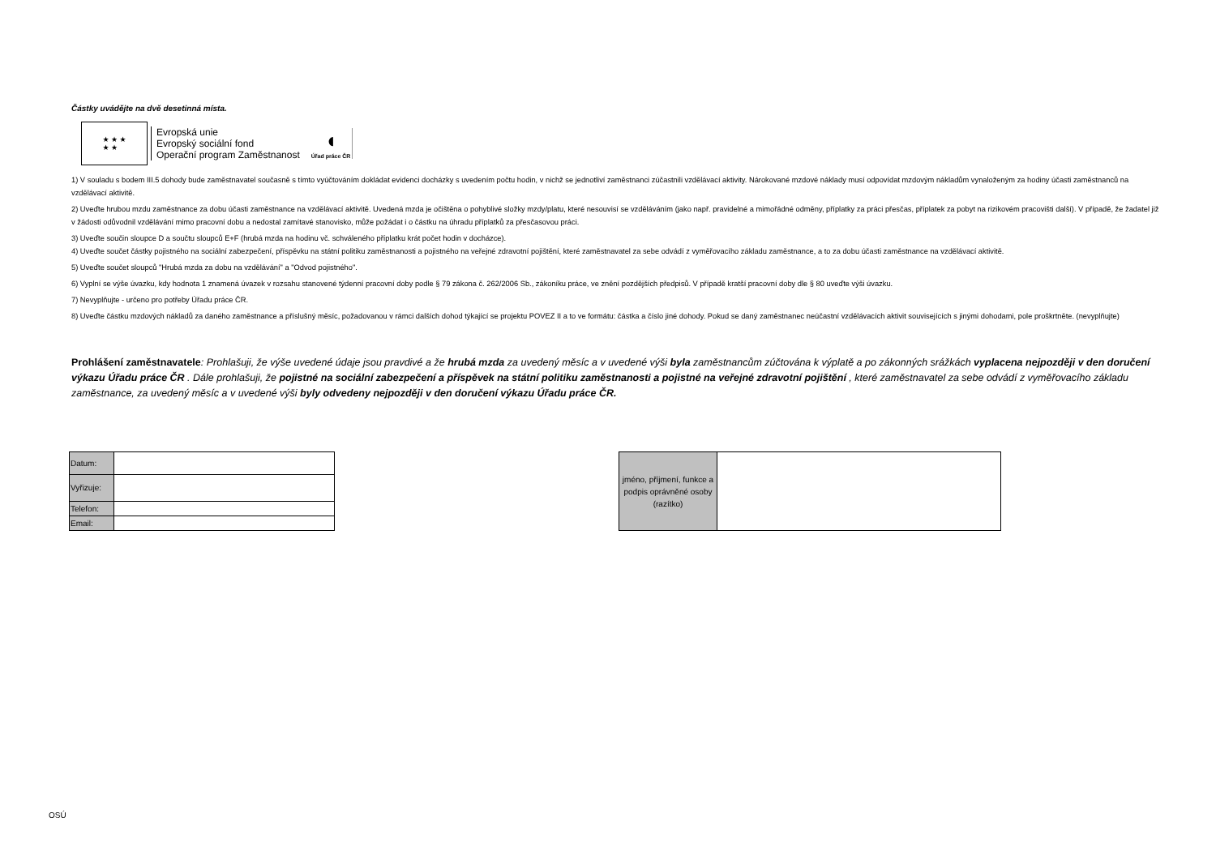Částky uvádějte na dvě desetinná místa.
★ ★ ★
★ ★
Evropská unie
Evropský sociální fond
Operační program Zaměstnanost
◖
Úřad práce ČR
1) V souladu s bodem III.5 dohody bude zaměstnavatel současně s tímto vyúčtováním dokládat evidenci docházky s uvedením počtu hodin, v nichž se jednotliví zaměstnanci zúčastnili vzdělávací aktivity. Nárokované mzdové náklady musí odpovídat mzdovým nákladům vynaloženým za hodiny účasti zaměstnanců na vzdělávací aktivitě.
2) Uveďte hrubou mzdu zaměstnance za dobu účasti zaměstnance na vzdělávací aktivitě. Uvedená mzda je očištěna o pohyblivé složky mzdy/platu, které nesouvisí se vzděláváním (jako např. pravidelné a mimořádné odměny, příplatky za práci přesčas, příplatek za pobyt na rizikovém pracovišti další). V případě, že žadatel již v žádosti odůvodnil vzdělávání mimo pracovní dobu a nedostal zamítavé stanovisko, může požádat i o částku na úhradu příplatků za přesčasovou práci.
3) Uveďte součin sloupce D a součtu sloupců E+F (hrubá mzda na hodinu vč. schváleného příplatku krát počet hodin v docházce).
4) Uveďte součet částky pojistného na sociální zabezpečení, příspěvku na státní politiku zaměstnanosti a pojistného na veřejné zdravotní pojištění, které zaměstnavatel za sebe odvádí z vyměřovacího základu zaměstnance, a to za dobu účasti zaměstnance na vzdělávací aktivitě.
5) Uveďte součet sloupců "Hrubá mzda za dobu na vzdělávání" a "Odvod pojistného".
6) Vyplní se výše úvazku, kdy hodnota 1 znamená úvazek v rozsahu stanovené týdenní pracovní doby podle § 79 zákona č. 262/2006 Sb., zákoníku práce, ve znění pozdějších předpisů. V případě kratší pracovní doby dle § 80 uveďte výši úvazku.
7) Nevyplňujte - určeno pro potřeby Úřadu práce ČR.
8) Uveďte částku mzdových nákladů za daného zaměstnance a příslušný měsíc, požadovanou v rámci dalších dohod týkající se projektu POVEZ II a to ve formátu: částka a číslo jiné dohody. Pokud se daný zaměstnanec neúčastní vzdělávacích aktivit souvisejících s jinými dohodami, pole proškrtněte. (nevyplňujte)
Prohlášení zaměstnavatele: Prohlašuji, že výše uvedené údaje jsou pravdivé a že hrubá mzda za uvedený měsíc a v uvedené výši byla zaměstnancům zúčtována k výplatě a po zákonných srážkách vyplacena nejpozději v den doručení výkazu Úřadu práce ČR . Dále prohlašuji, že pojistné na sociální zabezpečení a příspěvek na státní politiku zaměstnanosti a pojistné na veřejné zdravotní pojištění , které zaměstnavatel za sebe odvádí z vyměřovacího základu zaměstnance, za uvedený měsíc a v uvedené výši byly odvedeny nejpozději v den doručení výkazu Úřadu práce ČR.
| Datum: | |
| Vyřizuje: | |
| Telefon: | |
| Email: | |
| jméno, příjmení, funkce a podpis oprávněné osoby (razítko) | |
OSÚ